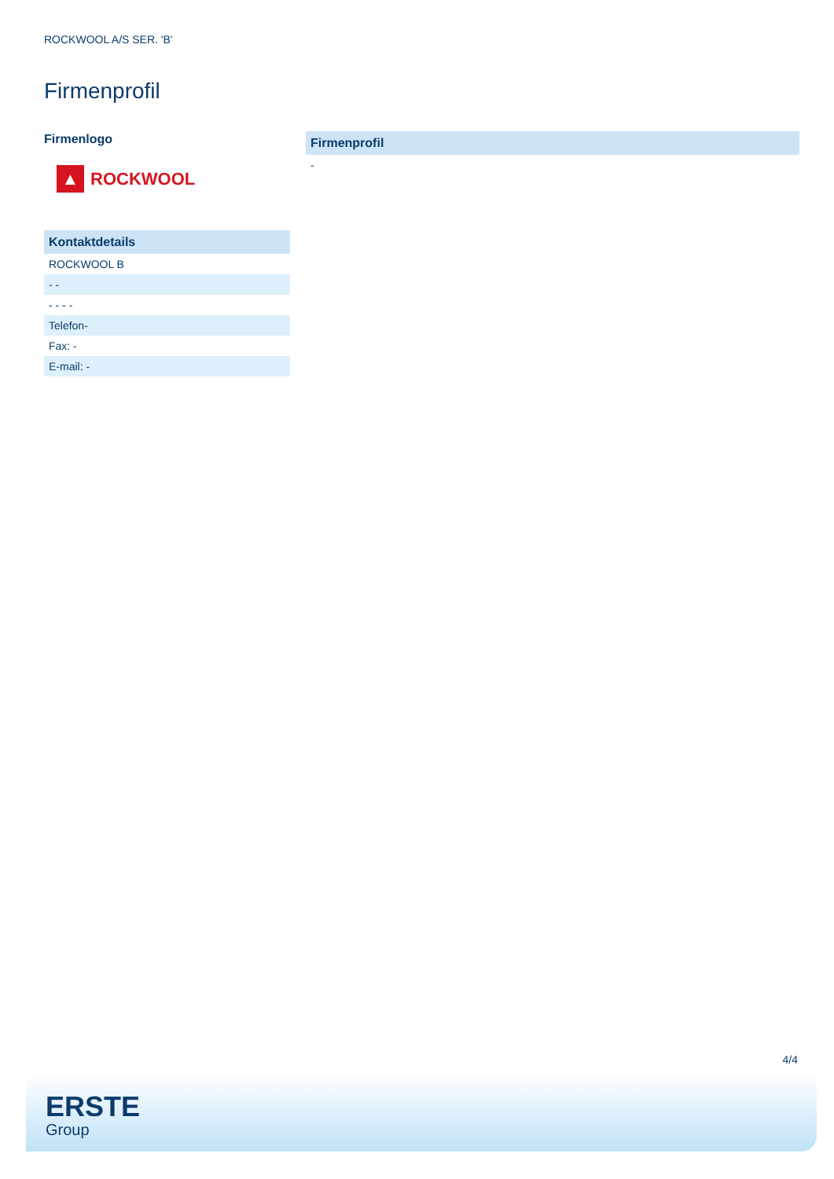ROCKWOOL A/S SER. 'B'
Firmenprofil
Firmenlogo
▲
ROCKWOOL
| Kontaktdetails |
| --- |
| ROCKWOOL B |
| - - |
| - - - - |
| Telefon- |
| Fax: - |
| E-mail: - |
| Firmenprofil |
| --- |
| - |
4/4
ERSTE
Group